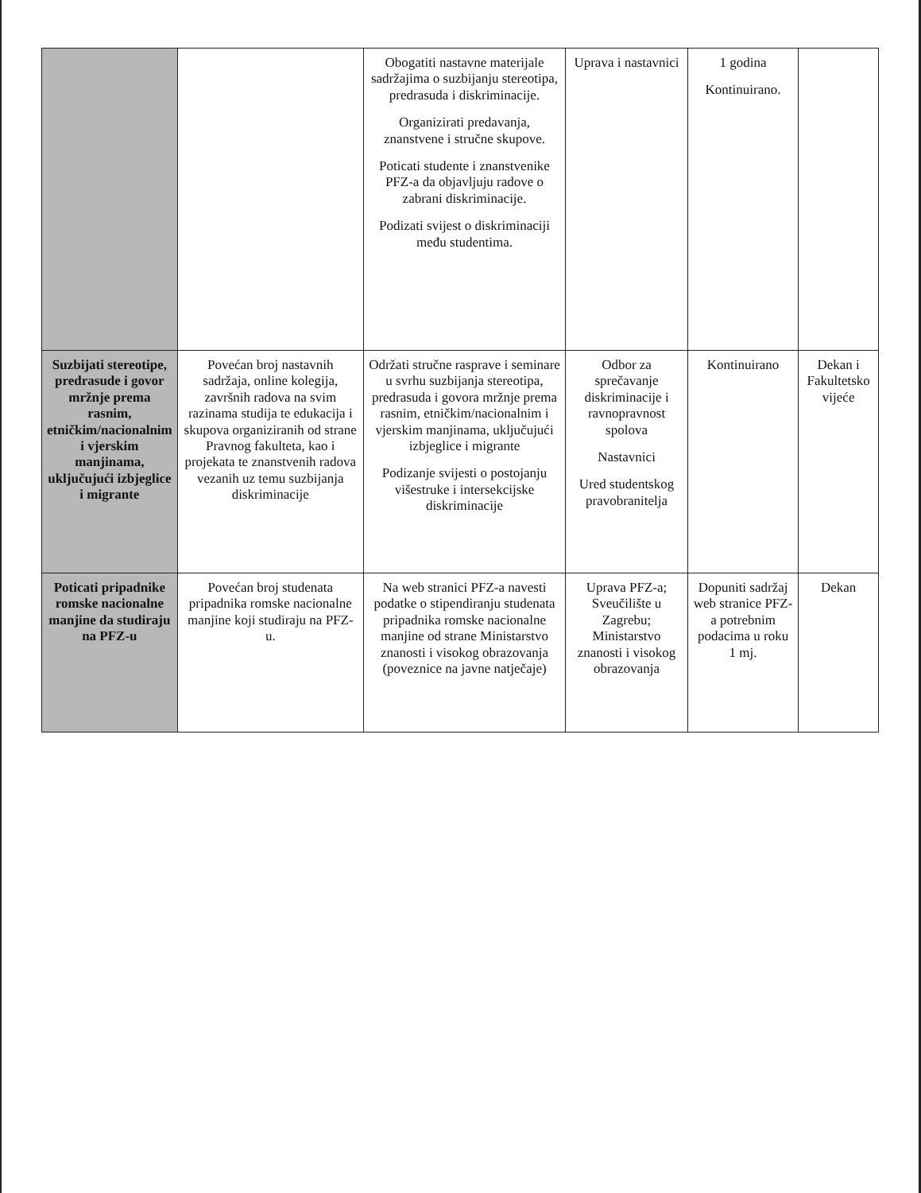| | | Obogatiti nastavne materijale sadržajima o suzbijanju stereotipa, predrasuda i diskriminacije. Organizirati predavanja, znanstvene i stručne skupove. Poticati studente i znanstvenike PFZ-a da objavljuju radove o zabrani diskriminacije. Podizati svijest o diskriminaciji među studentima. | Uprava i nastavnici | 1 godina Kontinuirano. | |
| Suzbijati stereotipe, predrasude i govor mržnje prema rasnim, etničkim/nacionalnim i vjerskim manjinama, uključujući izbjeglice i migrante | Povećan broj nastavnih sadržaja, online kolegija, završnih radova na svim razinama studija te edukacija i skupova organiziranih od strane Pravnog fakulteta, kao i projekata te znanstvenih radova vezanih uz temu suzbijanja diskriminacije | Održati stručne rasprave i seminare u svrhu suzbijanja stereotipa, predrasuda i govora mržnje prema rasnim, etničkim/nacionalnim i vjerskim manjinama, uključujući izbjeglice i migrante Podizanje svijesti o postojanju višestruke i intersekcijske diskriminacije | Odbor za sprečavanje diskriminacije i ravnopravnost spolova Nastavnici Ured studentskog pravobranitelja | Kontinuirano | Dekan i Fakultetsko vijeće |
| Poticati pripadnike romske nacionalne manjine da studiraju na PFZ-u | Povećan broj studenata pripadnika romske nacionalne manjine koji studiraju na PFZ-u. | Na web stranici PFZ-a navesti podatke o stipendiranju studenata pripadnika romske nacionalne manjine od strane Ministarstvo znanosti i visokog obrazovanja (poveznice na javne natječaje) | Uprava PFZ-a; Sveučilište u Zagrebu; Ministarstvo znanosti i visokog obrazovanja | Dopuniti sadržaj web stranice PFZ-a potrebnim podacima u roku 1 mj. | Dekan |